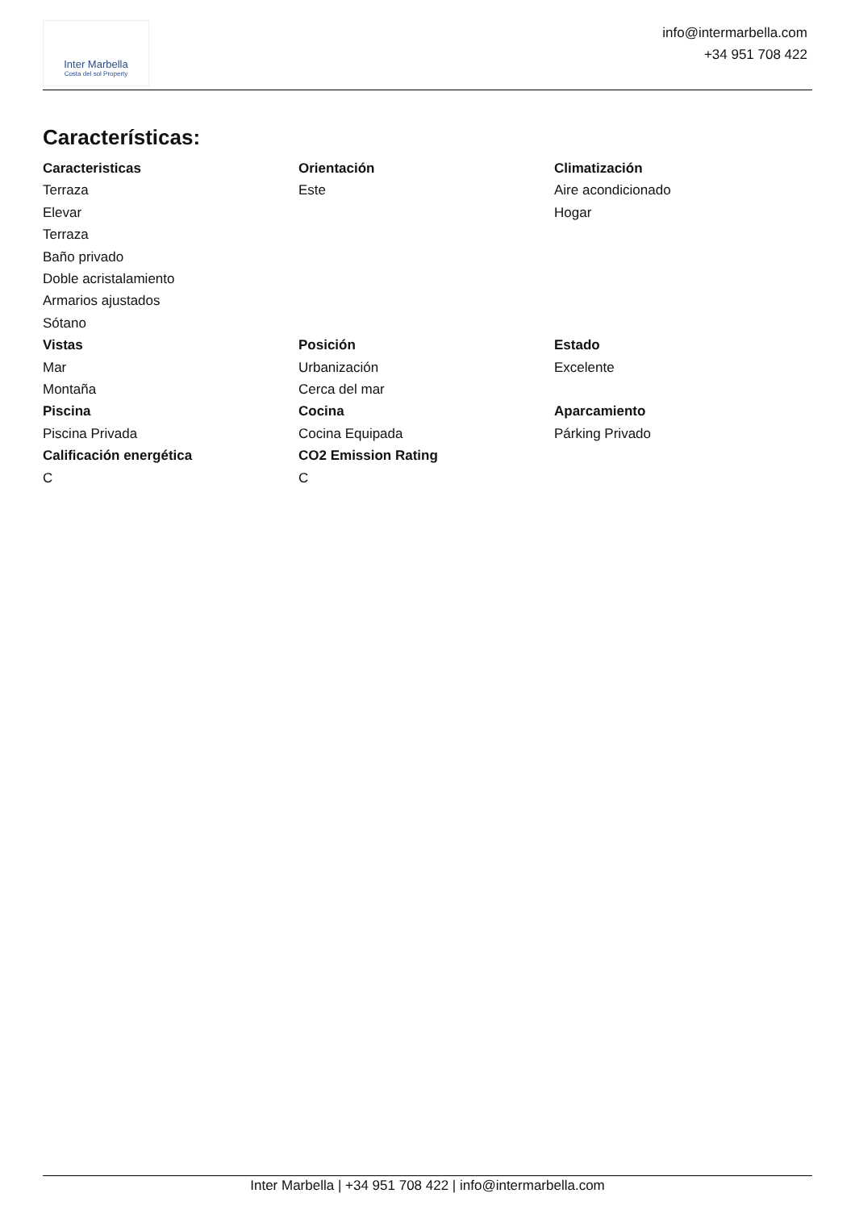Inter Marbella
Costa del sol Property
info@intermarbella.com
+34 951 708 422
Características:
Caracteristicas
Terraza
Elevar
Terraza
Baño privado
Doble acristalamiento
Armarios ajustados
Sótano
Orientación
Este
Climatización
Aire acondicionado
Hogar
Vistas
Mar
Montaña
Posición
Urbanización
Cerca del mar
Estado
Excelente
Piscina
Piscina Privada
Cocina
Cocina Equipada
Aparcamiento
Párking Privado
Calificación energética
C
CO2 Emission Rating
C
Inter Marbella | +34 951 708 422 | info@intermarbella.com